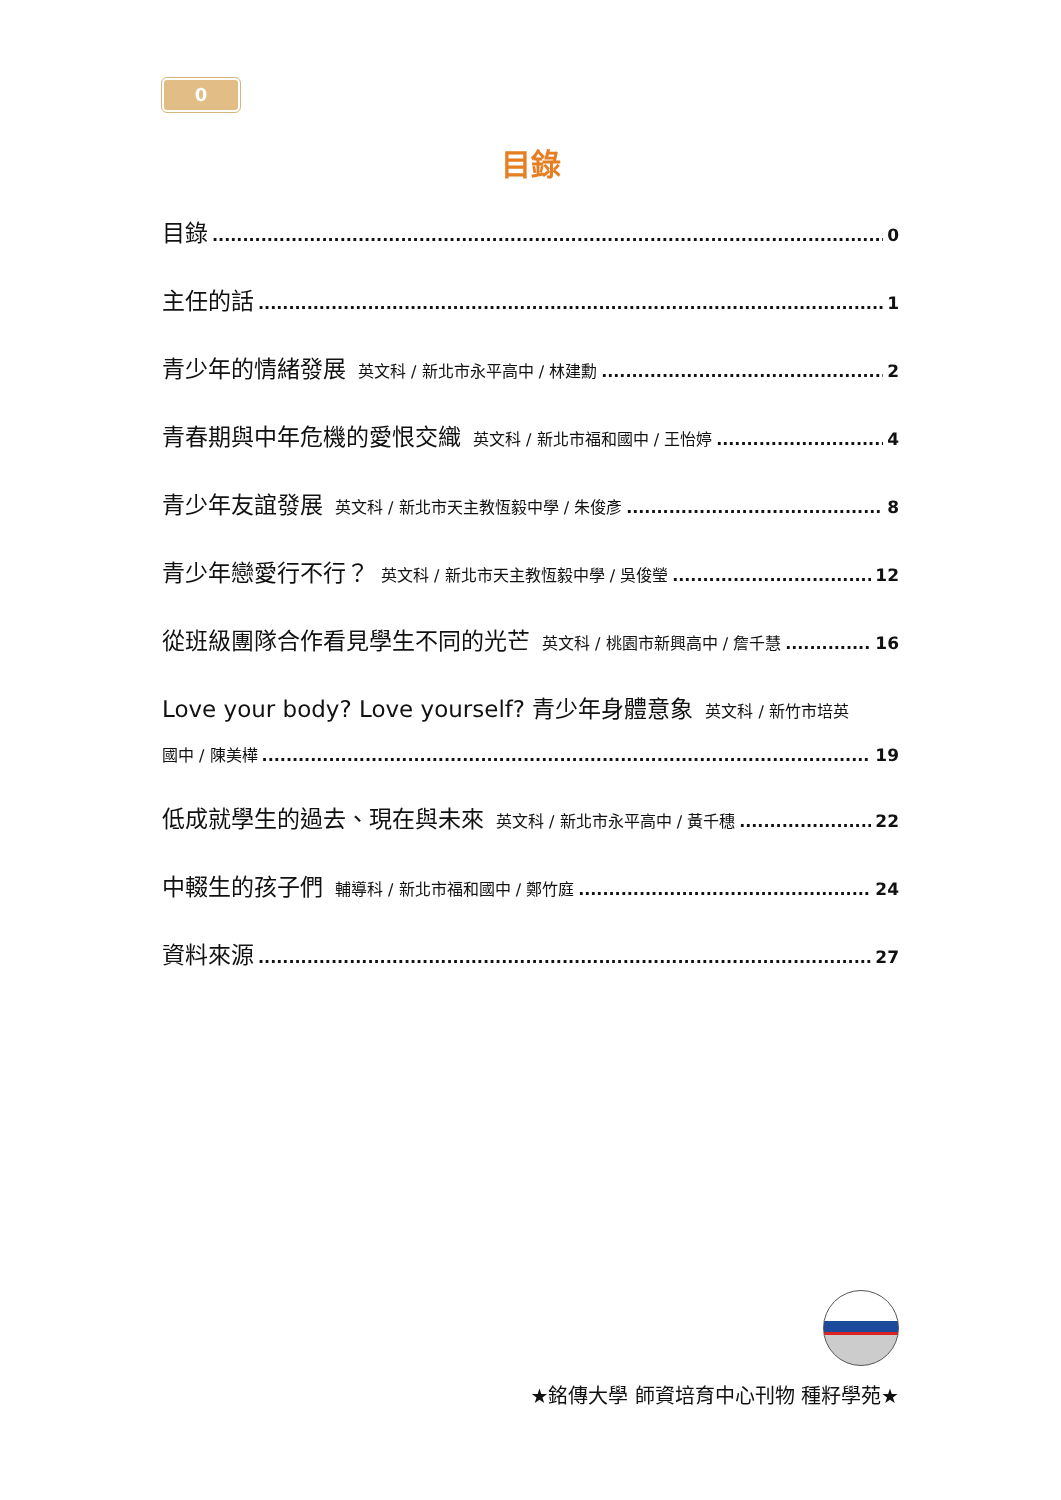0
目錄
目錄 0
主任的話 1
青少年的情緒發展 英文科 / 新北市永平高中 / 林建勳 2
青春期與中年危機的愛恨交織 英文科 / 新北市福和國中 / 王怡婷 4
青少年友誼發展 英文科 / 新北市天主教恆毅中學 / 朱俊彥 8
青少年戀愛行不行？ 英文科 / 新北市天主教恆毅中學 / 吳俊瑩 12
從班級團隊合作看見學生不同的光芒 英文科 / 桃園市新興高中 / 詹千慧 16
Love your body? Love yourself? 青少年身體意象 英文科 / 新竹市培英
國中 / 陳美樺 19
低成就學生的過去、現在與未來 英文科 / 新北市永平高中 / 黃千穗 22
中輟生的孩子們 輔導科 / 新北市福和國中 / 鄭竹庭 24
資料來源 27
★銘傳大學 師資培育中心刊物 種籽學苑★